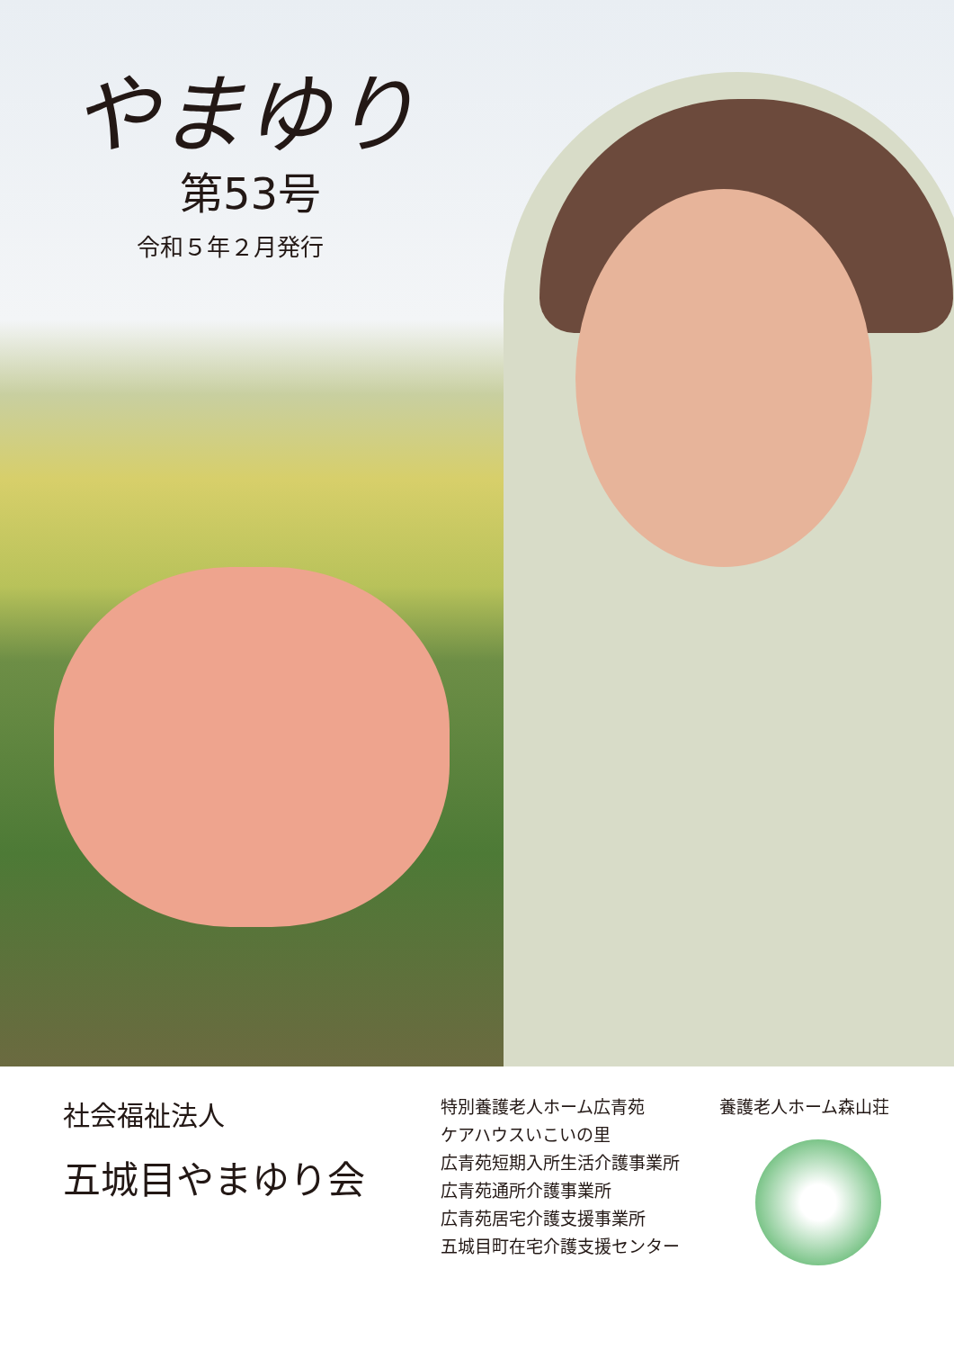やまゆり
第53号
令和５年２月発行
社会福祉法人
五城目やまゆり会
特別養護老人ホーム広青苑
ケアハウスいこいの里
広青苑短期入所生活介護事業所
広青苑通所介護事業所
広青苑居宅介護支援事業所
五城目町在宅介護支援センター
養護老人ホーム森山荘